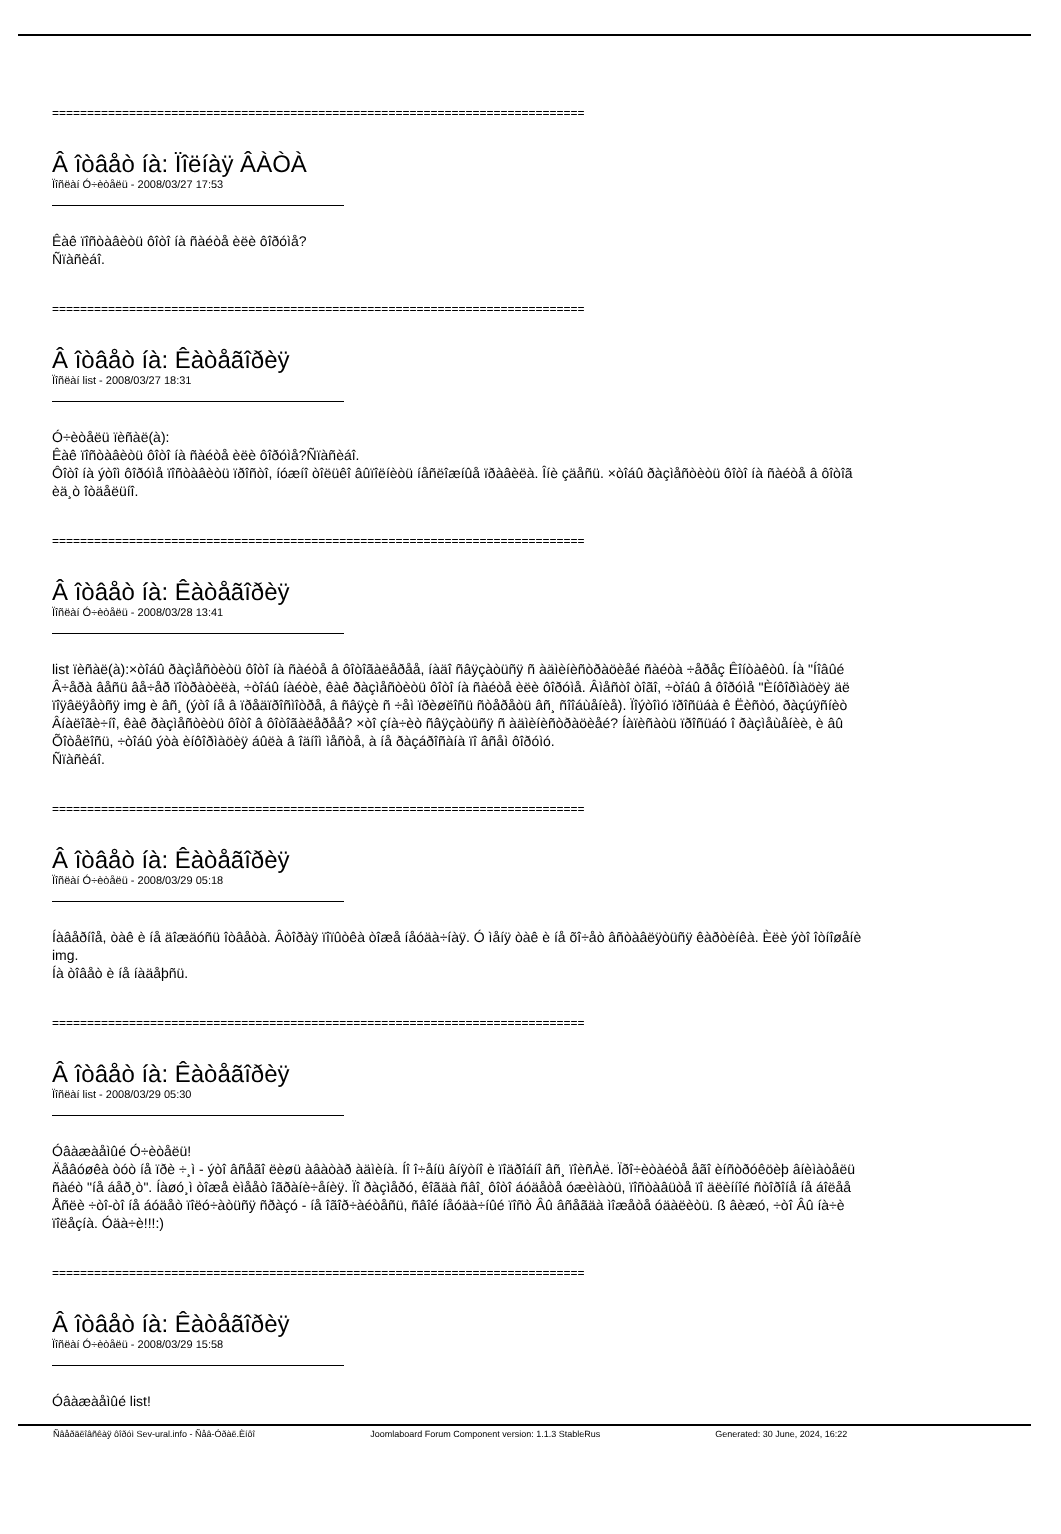============================================================================
Â îòâåò íà: Ïîëíàÿ ÂÀÒÀ
Ïîñëàí Ó÷èòåëü - 2008/03/27 17:53
Êàê ïîñòàâèòü ôîòî íà ñàéòå èëè ôîðóìå?
Ñïàñèáî.
============================================================================
Â îòâåò íà: Êàòåãîðèÿ
Ïîñëàí list - 2008/03/27 18:31
Ó÷èòåëü ïèñàë(à):
Êàê ïîñòàâèòü ôîòî íà ñàéòå èëè ôîðóìå?Ñïàñèáî.
Ôîòî íà ýòîì ôîðóìå ïîñòàâèòü ïðîñòî, íóæíî òîëüêî âûïîëíèòü íåñëîæíûå ïðàâèëà. Îíè çäåñü. ×òîáû ðàçìåñòèòü ôîòî íà ñàéòå â ôîòîã
èä¸ò îòäåëüíî.
============================================================================
Â îòâåò íà: Êàòåãîðèÿ
Ïîñëàí Ó÷èòåëü - 2008/03/28 13:41
list ïèñàë(à):×òîáû ðàçìåñòèòü ôîòî íà ñàéòå â ôîòîãàëåðåå, íàäî ñâÿçàòüñÿ ñ àäìèíèñòðàöèåé ñàéòà ÷åðåç Êîíòàêòû. Íà "Íîâûé
Â÷åðà âåñü âå÷åð ïîòðàòèëà, ÷òîáû íàéòè, êàê ðàçìåñòèòü ôîòî íà ñàéòå èëè ôîðóìå. Âìåñòî òîãî, ÷òîáû â ôîðóìå "Èíôîðìàöèÿ äë
ïîÿâëÿåòñÿ img è âñ¸ (ýòî íå â ïðåäïðîñìîòðå, â ñâÿçè ñ ÷åì ïðèøëîñü ñòåðåòü âñ¸ ñîîáùåíèå). Ïîýòîìó ïðîñüáà ê Ëèñòó, ðàçúÿñíèò
Âíàëîãè÷íî, êàê ðàçìåñòèòü ôîòî â ôîòîãàëåðåå? ×òî çíà÷èò ñâÿçàòüñÿ ñ àäìèíèñòðàöèåé? Íàïèñàòü ïðîñüáó î ðàçìåùåíèè, è âû
Õîòåëîñü, ÷òîáû ýòà èíôîðìàöèÿ áûëà â îäíîì ìåñòå, à íå ðàçáðîñàíà ïî âñåì ôîðóìó.
Ñïàñèáî.
============================================================================
Â îòâåò íà: Êàòåãîðèÿ
Ïîñëàí Ó÷èòåëü - 2008/03/29 05:18
Íàâåðíîå, òàê è íå äîæäóñü îòâåòà. Âòîðàÿ ïîïûòêà òîæå íåóäà÷íàÿ. Ó ìåíÿ òàê è íå õî÷åò âñòàâëÿòüñÿ êàðòèíêà. Èëè ýòî îòíîøåíè
img.
Íà òîâåò è íå íàäåþñü.
============================================================================
Â îòâåò íà: Êàòåãîðèÿ
Ïîñëàí list - 2008/03/29 05:30
Óâàæàåìûé Ó÷èòåëü!
Äåâóøêà òóò íå ïðè ÷¸ì - ýòî âñåãî ëèøü àâàòàð àäìèíà. Íî î÷åíü âíÿòíî è ïîäðîáíî âñ¸ ïîèñÀë. Ïðî÷èòàéòå åãî èíñòðóêöèþ âíèìàòåëü
ñàéò "íå áåð¸ò". Íàøó¸ì òîæå èìååò îãðàíè÷åíèÿ. Ïî ðàçìåðó, êîãäà ñâî¸ ôîòî áóäåòå óæèìàòü, ïîñòàâüòå ïî äëèííîé ñòîðîíå íå áîëåå
Åñëè ÷òî-òî íå áóäåò ïîëó÷àòüñÿ ñðàçó - íå îãîð÷àéòåñü, ñâîé íåóäà÷íûé ïîñò Âû âñåãäà ìîæåòå óäàëèòü. ß âèæó, ÷òî Âû íà÷è
ïîëåçíà. Óäà÷è!!!:)
============================================================================
Â îòâåò íà: Êàòåãîðèÿ
Ïîñëàí Ó÷èòåëü - 2008/03/29 15:58
Óâàæàåìûé list!
Ñâåðäëîâñêàÿ ôîðóì Sev-ural.info - Ñåâ-Óðàë.Èíôî Joomlaboard Forum Component version: 1.1.3 StableRus Generated: 30 June, 2024, 16:22